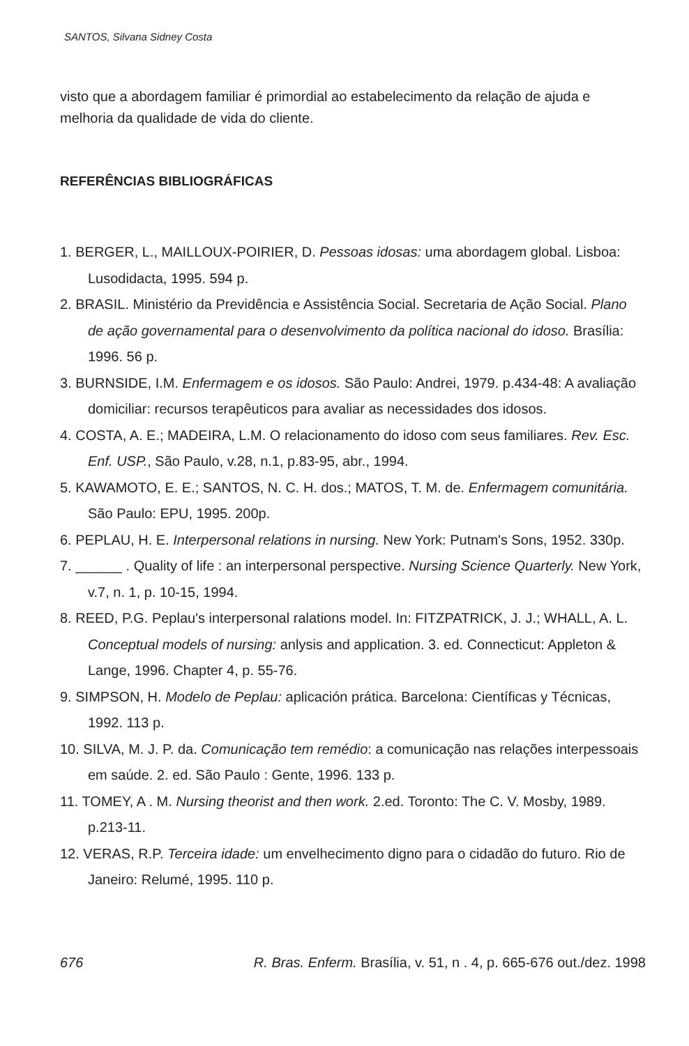SANTOS, Silvana Sidney Costa
visto que a abordagem familiar é primordial ao estabelecimento da relação de ajuda e melhoria da qualidade de vida do cliente.
REFERÊNCIAS BIBLIOGRÁFICAS
1. BERGER, L., MAILLOUX-POIRIER, D. Pessoas idosas: uma abordagem global. Lisboa: Lusodidacta, 1995. 594 p.
2. BRASIL. Ministério da Previdência e Assistência Social. Secretaria de Ação Social. Plano de ação governamental para o desenvolvimento da política nacional do idoso. Brasília: 1996. 56 p.
3. BURNSIDE, I.M. Enfermagem e os idosos. São Paulo: Andrei, 1979. p.434-48: A avaliação domiciliar: recursos terapêuticos para avaliar as necessidades dos idosos.
4. COSTA, A. E.; MADEIRA, L.M. O relacionamento do idoso com seus familiares. Rev. Esc. Enf. USP., São Paulo, v.28, n.1, p.83-95, abr., 1994.
5. KAWAMOTO, E. E.; SANTOS, N. C. H. dos.; MATOS, T. M. de. Enfermagem comunitária. São Paulo: EPU, 1995. 200p.
6. PEPLAU, H. E. Interpersonal relations in nursing. New York: Putnam's Sons, 1952. 330p.
7. ______ . Quality of life : an interpersonal perspective. Nursing Science Quarterly. New York, v.7, n. 1, p. 10-15, 1994.
8. REED, P.G. Peplau's interpersonal ralations model. In: FITZPATRICK, J. J.; WHALL, A. L. Conceptual models of nursing: anlysis and application. 3. ed. Connecticut: Appleton & Lange, 1996. Chapter 4, p. 55-76.
9. SIMPSON, H. Modelo de Peplau: aplicación prática. Barcelona: Científicas y Técnicas, 1992. 113 p.
10. SILVA, M. J. P. da. Comunicação tem remédio: a comunicação nas relações interpessoais em saúde. 2. ed. São Paulo : Gente, 1996. 133 p.
11. TOMEY, A . M. Nursing theorist and then work. 2.ed. Toronto: The C. V. Mosby, 1989. p.213-11.
12. VERAS, R.P. Terceira idade: um envelhecimento digno para o cidadão do futuro. Rio de Janeiro: Relumé, 1995. 110 p.
676 R. Bras. Enferm. Brasília, v. 51, n . 4, p. 665-676 out./dez. 1998